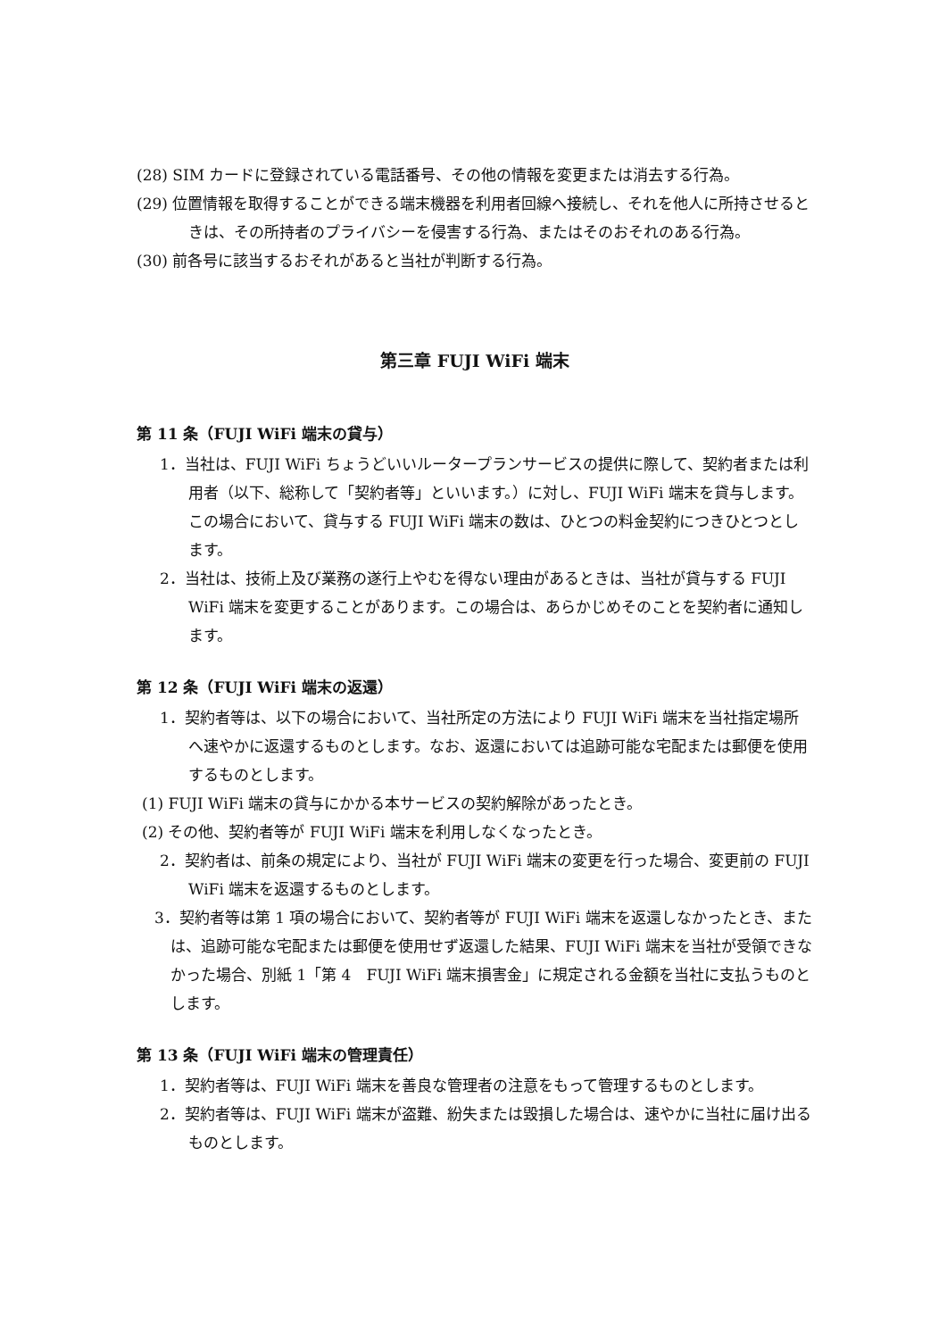(28) SIM カードに登録されている電話番号、その他の情報を変更または消去する行為。
(29) 位置情報を取得することができる端末機器を利用者回線へ接続し、それを他人に所持させるときは、その所持者のプライバシーを侵害する行為、またはそのおそれのある行為。
(30) 前各号に該当するおそれがあると当社が判断する行為。
第三章 FUJI WiFi 端末
第 11 条（FUJI WiFi 端末の貸与）
1．当社は、FUJI WiFi ちょうどいいルータープランサービスの提供に際して、契約者または利用者（以下、総称して「契約者等」といいます。）に対し、FUJI WiFi 端末を貸与します。この場合において、貸与する FUJI WiFi 端末の数は、ひとつの料金契約につきひとつとします。
2．当社は、技術上及び業務の遂行上やむを得ない理由があるときは、当社が貸与する FUJI WiFi 端末を変更することがあります。この場合は、あらかじめそのことを契約者に通知します。
第 12 条（FUJI WiFi 端末の返還）
1．契約者等は、以下の場合において、当社所定の方法により FUJI WiFi 端末を当社指定場所へ速やかに返還するものとします。なお、返還においては追跡可能な宅配または郵便を使用するものとします。
(1) FUJI WiFi 端末の貸与にかかる本サービスの契約解除があったとき。
(2) その他、契約者等が FUJI WiFi 端末を利用しなくなったとき。
2．契約者は、前条の規定により、当社が FUJI WiFi 端末の変更を行った場合、変更前の FUJI WiFi 端末を返還するものとします。
3．契約者等は第 1 項の場合において、契約者等が FUJI WiFi 端末を返還しなかったとき、または、追跡可能な宅配または郵便を使用せず返還した結果、FUJI WiFi 端末を当社が受領できなかった場合、別紙 1「第 4　FUJI WiFi 端末損害金」に規定される金額を当社に支払うものとします。
第 13 条（FUJI WiFi 端末の管理責任）
1．契約者等は、FUJI WiFi 端末を善良な管理者の注意をもって管理するものとします。
2．契約者等は、FUJI WiFi 端末が盗難、紛失または毀損した場合は、速やかに当社に届け出るものとします。